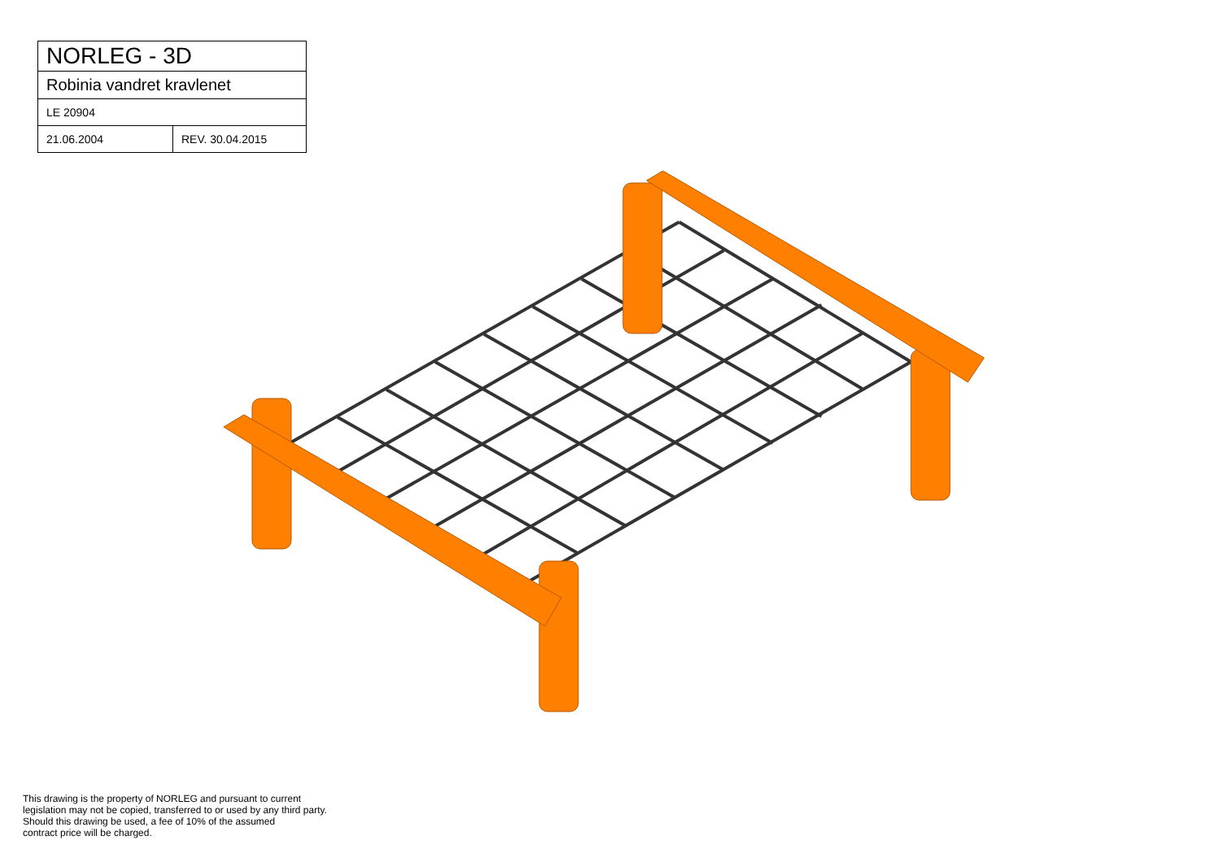| NORLEG - 3D | |
| Robinia vandret kravlenet | |
| LE 20904 | |
| 21.06.2004 | REV. 30.04.2015 |
This drawing is the property of NORLEG and pursuant to current
legislation may not be copied, transferred to or used by any third party.
Should this drawing be used, a fee of 10% of the assumed
contract price will be charged.